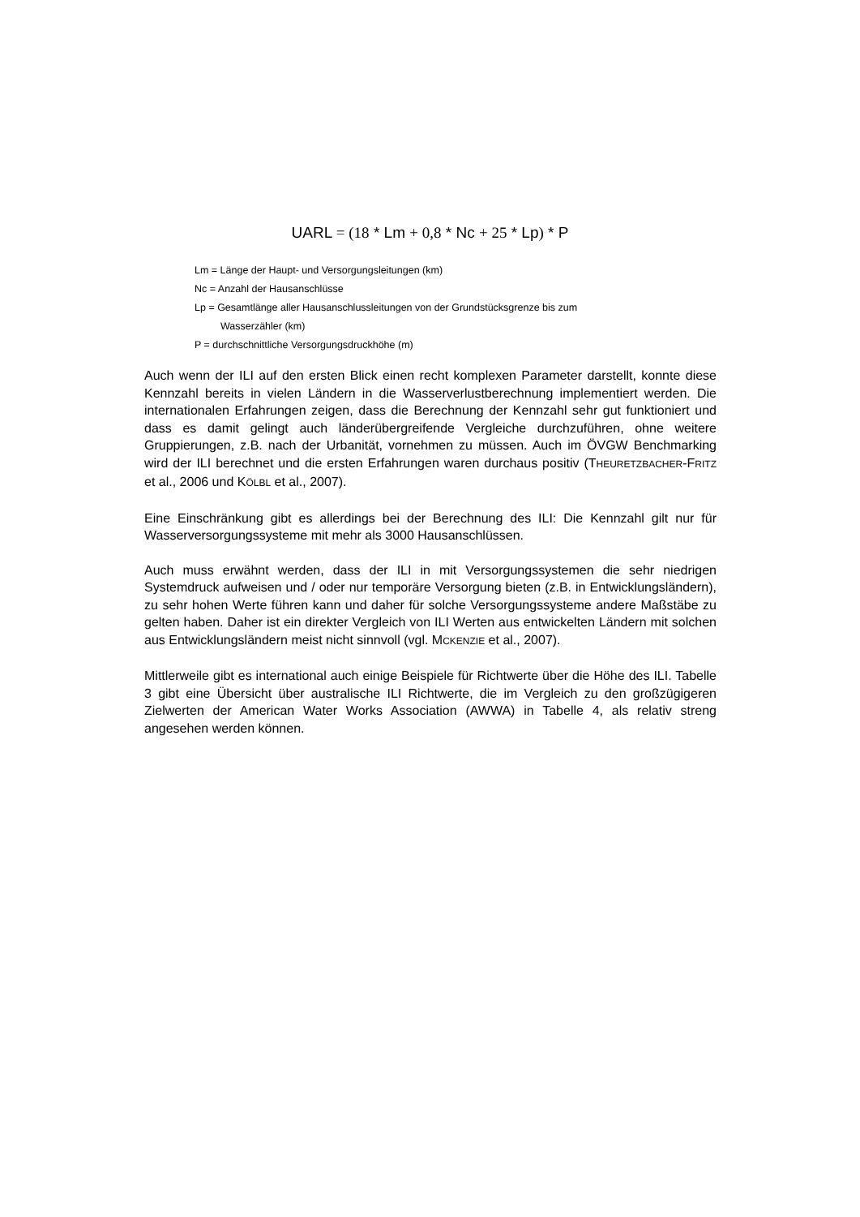UARL = (18 * Lm + 0,8 * Nc + 25 * Lp) * P
Lm = Länge der Haupt- und Versorgungsleitungen (km)
Nc = Anzahl der Hausanschlüsse
Lp = Gesamtlänge aller Hausanschlussleitungen von der Grundstücksgrenze bis zum
Wasserzähler (km)
P = durchschnittliche Versorgungsdruckhöhe (m)
Auch wenn der ILI auf den ersten Blick einen recht komplexen Parameter darstellt, konnte diese Kennzahl bereits in vielen Ländern in die Wasserverlustberechnung implementiert werden. Die internationalen Erfahrungen zeigen, dass die Berechnung der Kennzahl sehr gut funktioniert und dass es damit gelingt auch länderübergreifende Vergleiche durchzuführen, ohne weitere Gruppierungen, z.B. nach der Urbanität, vornehmen zu müssen. Auch im ÖVGW Benchmarking wird der ILI berechnet und die ersten Erfahrungen waren durchaus positiv (THEURETZBACHER-FRITZ et al., 2006 und KÖLBL et al., 2007).
Eine Einschränkung gibt es allerdings bei der Berechnung des ILI: Die Kennzahl gilt nur für Wasserversorgungssysteme mit mehr als 3000 Hausanschlüssen.
Auch muss erwähnt werden, dass der ILI in mit Versorgungssystemen die sehr niedrigen Systemdruck aufweisen und / oder nur temporäre Versorgung bieten (z.B. in Entwicklungsländern), zu sehr hohen Werte führen kann und daher für solche Versorgungssysteme andere Maßstäbe zu gelten haben. Daher ist ein direkter Vergleich von ILI Werten aus entwickelten Ländern mit solchen aus Entwicklungsländern meist nicht sinnvoll (vgl. MCKENZIE et al., 2007).
Mittlerweile gibt es international auch einige Beispiele für Richtwerte über die Höhe des ILI. Tabelle 3 gibt eine Übersicht über australische ILI Richtwerte, die im Vergleich zu den großzügigeren Zielwerten der American Water Works Association (AWWA) in Tabelle 4, als relativ streng angesehen werden können.